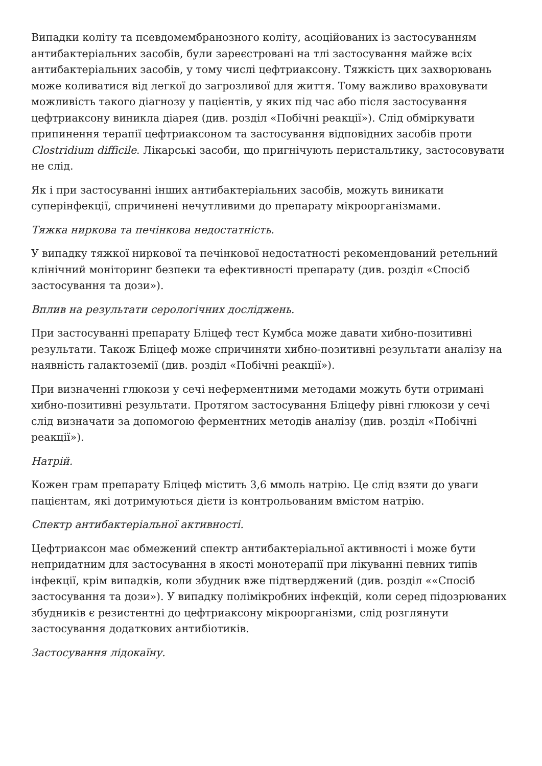Випадки коліту та псевдомембранозного коліту, асоційованих із застосуванням антибактеріальних засобів, були зареєстровані на тлі застосування майже всіх антибактеріальних засобів, у тому числі цефтриаксону. Тяжкість цих захворювань може коливатися від легкої до загрозливої для життя. Тому важливо враховувати можливість такого діагнозу у пацієнтів, у яких під час або після застосування цефтриаксону виникла діарея (див. розділ «Побічні реакції»). Слід обміркувати припинення терапії цефтриаксоном та застосування відповідних засобів проти Clostridium difficile. Лікарські засоби, що пригнічують перистальтику, застосовувати не слід.
Як і при застосуванні інших антибактеріальних засобів, можуть виникати суперінфекції, спричинені нечутливими до препарату мікроорганізмами.
Тяжка ниркова та печінкова недостатність.
У випадку тяжкої ниркової та печінкової недостатності рекомендований ретельний клінічний моніторинг безпеки та ефективності препарату (див. розділ «Спосіб застосування та дози»).
Вплив на результати серологічних досліджень.
При застосуванні препарату Бліцеф тест Кумбса може давати хибно-позитивні результати. Також Бліцеф може спричиняти хибно-позитивні результати аналізу на наявність галактоземії (див. розділ «Побічні реакції»).
При визначенні глюкози у сечі неферментними методами можуть бути отримані хибно-позитивні результати. Протягом застосування Бліцефу рівні глюкози у сечі слід визначати за допомогою ферментних методів аналізу (див. розділ «Побічні реакції»).
Натрій.
Кожен грам препарату Бліцеф містить 3,6 ммоль натрію. Це слід взяти до уваги пацієнтам, які дотримуються дієти із контрольованим вмістом натрію.
Спектр антибактеріальної активності.
Цефтриаксон має обмежений спектр антибактеріальної активності і може бути непридатним для застосування в якості монотерапії при лікуванні певних типів інфекції, крім випадків, коли збудник вже підтверджений (див. розділ ««Спосіб застосування та дози»). У випадку полімікробних інфекцій, коли серед підозрюваних збудників є резистентні до цефтриаксону мікроорганізми, слід розглянути застосування додаткових антибіотиків.
Застосування лідокаїну.